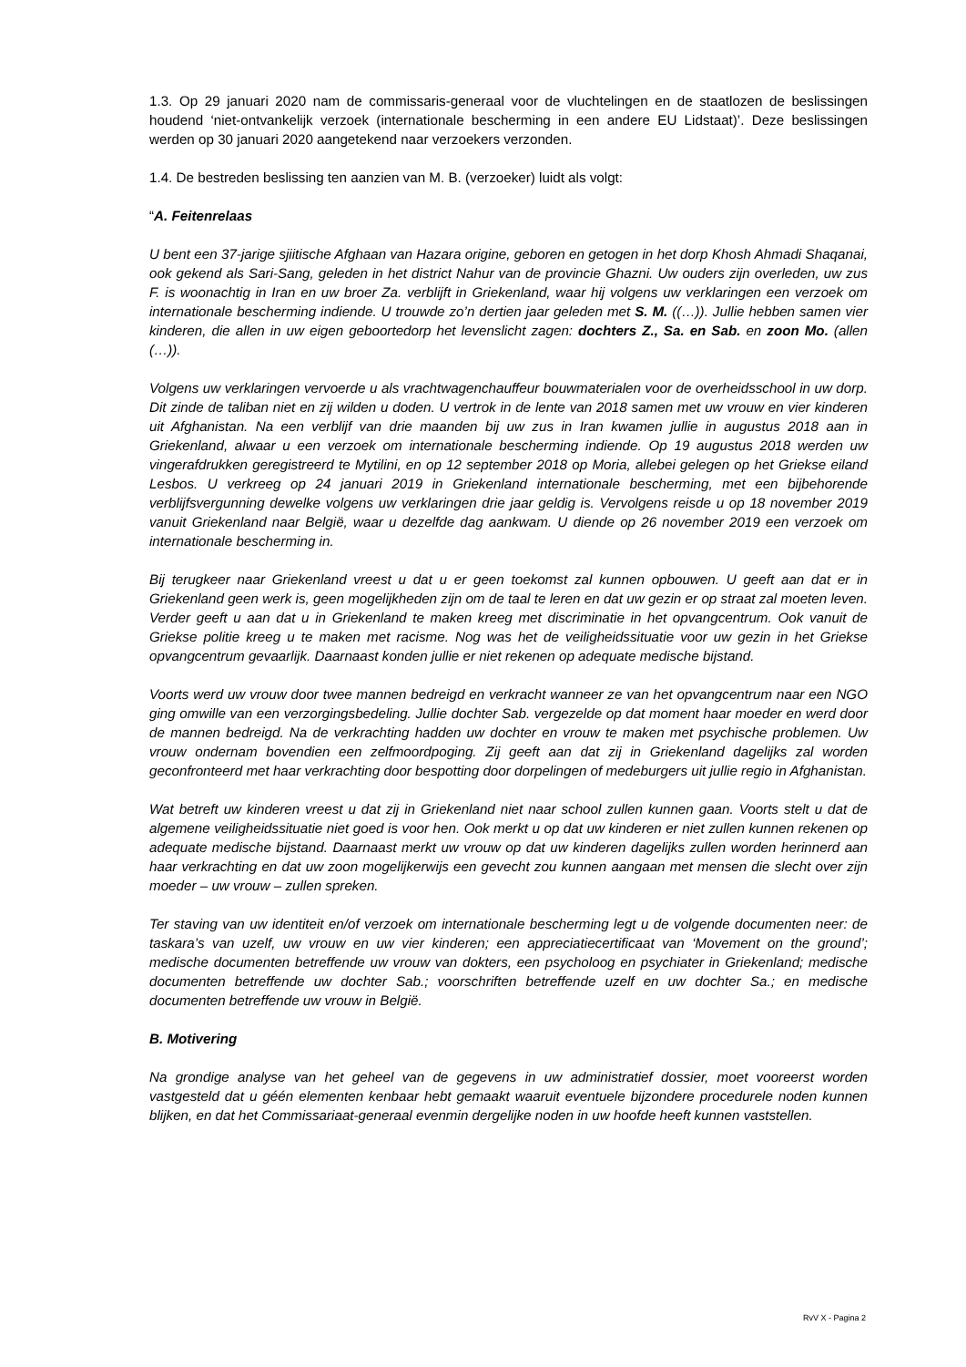1.3. Op 29 januari 2020 nam de commissaris-generaal voor de vluchtelingen en de staatlozen de beslissingen houdend ‘niet-ontvankelijk verzoek (internationale bescherming in een andere EU Lidstaat)’. Deze beslissingen werden op 30 januari 2020 aangetekend naar verzoekers verzonden.
1.4. De bestreden beslissing ten aanzien van M. B. (verzoeker) luidt als volgt:
“A. Feitenrelaas
U bent een 37-jarige sjiitische Afghaan van Hazara origine, geboren en getogen in het dorp Khosh Ahmadi Shaqanai, ook gekend als Sari-Sang, geleden in het district Nahur van de provincie Ghazni. Uw ouders zijn overleden, uw zus F. is woonachtig in Iran en uw broer Za. verblijft in Griekenland, waar hij volgens uw verklaringen een verzoek om internationale bescherming indiende. U trouwde zo’n dertien jaar geleden met S. M. ((…)). Jullie hebben samen vier kinderen, die allen in uw eigen geboortedorp het levenslicht zagen: dochters Z., Sa. en Sab. en zoon Mo. (allen (…)).
Volgens uw verklaringen vervoerde u als vrachtwagenchauffeur bouwmaterialen voor de overheidsschool in uw dorp. Dit zinde de taliban niet en zij wilden u doden. U vertrok in de lente van 2018 samen met uw vrouw en vier kinderen uit Afghanistan. Na een verblijf van drie maanden bij uw zus in Iran kwamen jullie in augustus 2018 aan in Griekenland, alwaar u een verzoek om internationale bescherming indiende. Op 19 augustus 2018 werden uw vingerafdrukken geregistreerd te Mytilini, en op 12 september 2018 op Moria, allebei gelegen op het Griekse eiland Lesbos. U verkreeg op 24 januari 2019 in Griekenland internationale bescherming, met een bijbehorende verblijfsvergunning dewelke volgens uw verklaringen drie jaar geldig is. Vervolgens reisde u op 18 november 2019 vanuit Griekenland naar België, waar u dezelfde dag aankwam. U diende op 26 november 2019 een verzoek om internationale bescherming in.
Bij terugkeer naar Griekenland vreest u dat u er geen toekomst zal kunnen opbouwen. U geeft aan dat er in Griekenland geen werk is, geen mogelijkheden zijn om de taal te leren en dat uw gezin er op straat zal moeten leven. Verder geeft u aan dat u in Griekenland te maken kreeg met discriminatie in het opvangcentrum. Ook vanuit de Griekse politie kreeg u te maken met racisme. Nog was het de veiligheidssituatie voor uw gezin in het Griekse opvangcentrum gevaarlijk. Daarnaast konden jullie er niet rekenen op adequate medische bijstand.
Voorts werd uw vrouw door twee mannen bedreigd en verkracht wanneer ze van het opvangcentrum naar een NGO ging omwille van een verzorgingsbedeling. Jullie dochter Sab. vergezelde op dat moment haar moeder en werd door de mannen bedreigd. Na de verkrachting hadden uw dochter en vrouw te maken met psychische problemen. Uw vrouw ondernam bovendien een zelfmoordpoging. Zij geeft aan dat zij in Griekenland dagelijks zal worden geconfronteerd met haar verkrachting door bespotting door dorpelingen of medeburgers uit jullie regio in Afghanistan.
Wat betreft uw kinderen vreest u dat zij in Griekenland niet naar school zullen kunnen gaan. Voorts stelt u dat de algemene veiligheidssituatie niet goed is voor hen. Ook merkt u op dat uw kinderen er niet zullen kunnen rekenen op adequate medische bijstand. Daarnaast merkt uw vrouw op dat uw kinderen dagelijks zullen worden herinnerd aan haar verkrachting en dat uw zoon mogelijkerwijs een gevecht zou kunnen aangaan met mensen die slecht over zijn moeder – uw vrouw – zullen spreken.
Ter staving van uw identiteit en/of verzoek om internationale bescherming legt u de volgende documenten neer: de taskara’s van uzelf, uw vrouw en uw vier kinderen; een appreciatiecertificaat van ‘Movement on the ground’; medische documenten betreffende uw vrouw van dokters, een psycholoog en psychiater in Griekenland; medische documenten betreffende uw dochter Sab.; voorschriften betreffende uzelf en uw dochter Sa.; en medische documenten betreffende uw vrouw in België.
B. Motivering
Na grondige analyse van het geheel van de gegevens in uw administratief dossier, moet vooreerst worden vastgesteld dat u géén elementen kenbaar hebt gemaakt waaruit eventuele bijzondere procedurele noden kunnen blijken, en dat het Commissariaat-generaal evenmin dergelijke noden in uw hoofde heeft kunnen vaststellen.
RvV X - Pagina 2